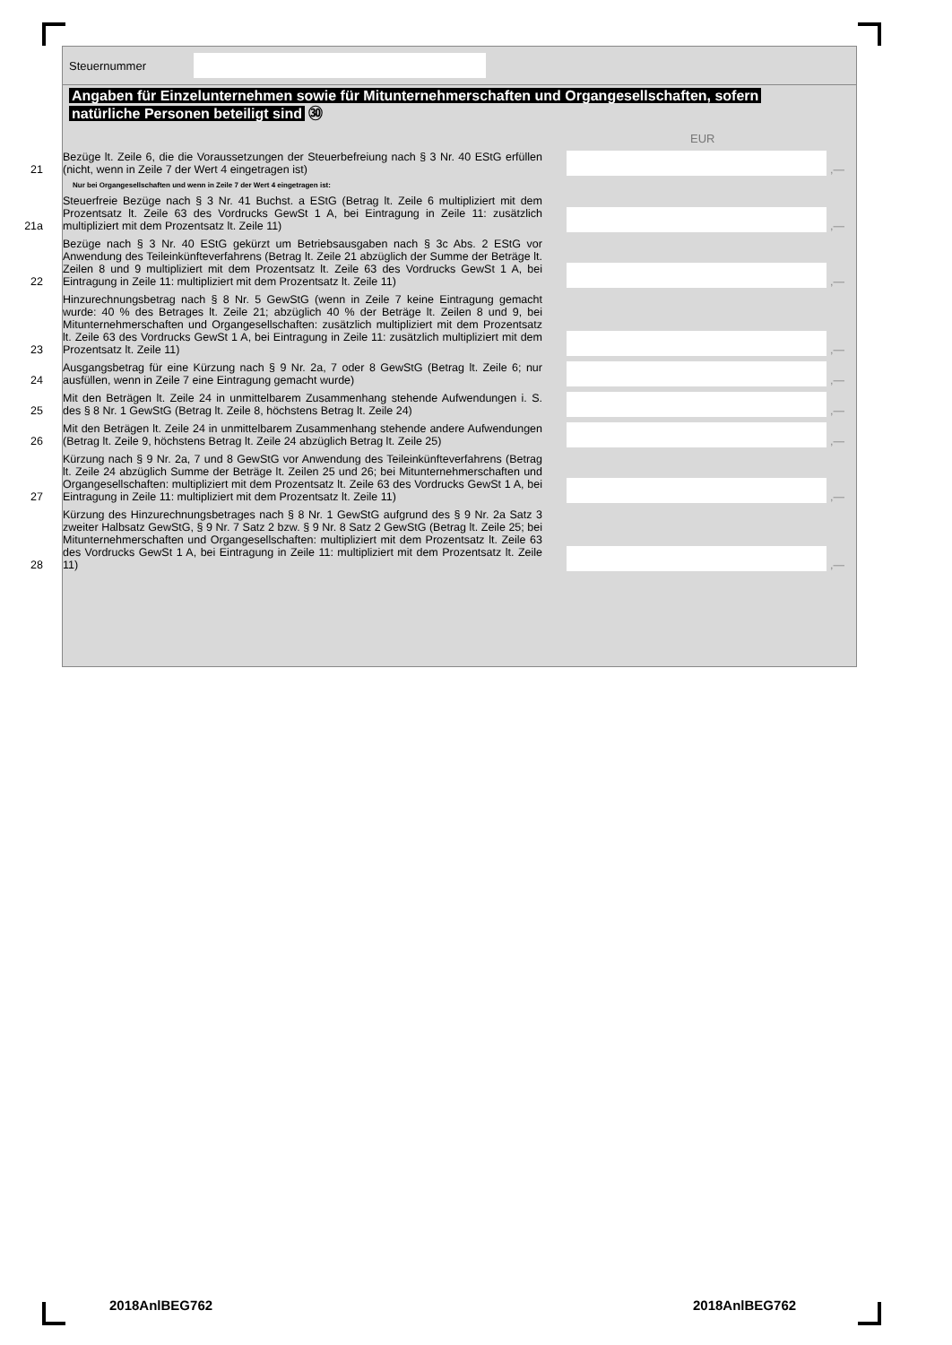Steuernummer
Angaben für Einzelunternehmen sowie für Mitunternehmerschaften und Organgesellschaften, sofern
natürliche Personen beteiligt sind ㉚
EUR
21
Bezüge lt. Zeile 6, die die Voraussetzungen der Steuerbefreiung nach § 3 Nr. 40 EStG erfüllen (nicht, wenn in Zeile 7 der Wert 4 eingetragen ist)
,—
Nur bei Organgesellschaften und wenn in Zeile 7 der Wert 4 eingetragen ist:
21a
Steuerfreie Bezüge nach § 3 Nr. 41 Buchst. a EStG (Betrag lt. Zeile 6 multipliziert mit dem Prozentsatz lt. Zeile 63 des Vordrucks GewSt 1 A, bei Eintragung in Zeile 11: zusätzlich multipliziert mit dem Prozentsatz lt. Zeile 11)
,—
22
Bezüge nach § 3 Nr. 40 EStG gekürzt um Betriebsausgaben nach § 3c Abs. 2 EStG vor Anwendung des Teileinkünfteverfahrens (Betrag lt. Zeile 21 abzüglich der Summe der Beträge lt. Zeilen 8 und 9 multipliziert mit dem Prozentsatz lt. Zeile 63 des Vordrucks GewSt 1 A, bei Eintragung in Zeile 11: multipliziert mit dem Prozentsatz lt. Zeile 11)
,—
23
Hinzurechnungsbetrag nach § 8 Nr. 5 GewStG (wenn in Zeile 7 keine Eintragung gemacht wurde: 40 % des Betrages lt. Zeile 21; abzüglich 40 % der Beträge lt. Zeilen 8 und 9, bei Mitunternehmerschaften und Organgesellschaften: zusätzlich multipliziert mit dem Prozentsatz lt. Zeile 63 des Vordrucks GewSt 1 A, bei Eintragung in Zeile 11: zusätzlich multipliziert mit dem Prozentsatz lt. Zeile 11)
,—
24
Ausgangsbetrag für eine Kürzung nach § 9 Nr. 2a, 7 oder 8 GewStG (Betrag lt. Zeile 6; nur ausfüllen, wenn in Zeile 7 eine Eintragung gemacht wurde)
,—
25
Mit den Beträgen lt. Zeile 24 in unmittelbarem Zusammenhang stehende Aufwendungen i. S. des § 8 Nr. 1 GewStG (Betrag lt. Zeile 8, höchstens Betrag lt. Zeile 24)
,—
26
Mit den Beträgen lt. Zeile 24 in unmittelbarem Zusammenhang stehende andere Aufwendungen (Betrag lt. Zeile 9, höchstens Betrag lt. Zeile 24 abzüglich Betrag lt. Zeile 25)
,—
27
Kürzung nach § 9 Nr. 2a, 7 und 8 GewStG vor Anwendung des Teileinkünfteverfahrens (Betrag lt. Zeile 24 abzüglich Summe der Beträge lt. Zeilen 25 und 26; bei Mitunternehmerschaften und Organgesellschaften: multipliziert mit dem Prozentsatz lt. Zeile 63 des Vordrucks GewSt 1 A, bei Eintragung in Zeile 11: multipliziert mit dem Prozentsatz lt. Zeile 11)
,—
28
Kürzung des Hinzurechnungsbetrages nach § 8 Nr. 1 GewStG aufgrund des § 9 Nr. 2a Satz 3 zweiter Halbsatz GewStG, § 9 Nr. 7 Satz 2 bzw. § 9 Nr. 8 Satz 2 GewStG (Betrag lt. Zeile 25; bei Mitunternehmerschaften und Organgesellschaften: multipliziert mit dem Prozentsatz lt. Zeile 63 des Vordrucks GewSt 1 A, bei Eintragung in Zeile 11: multipliziert mit dem Prozentsatz lt. Zeile 11)
,—
2018AnlBEG762 2018AnlBEG762